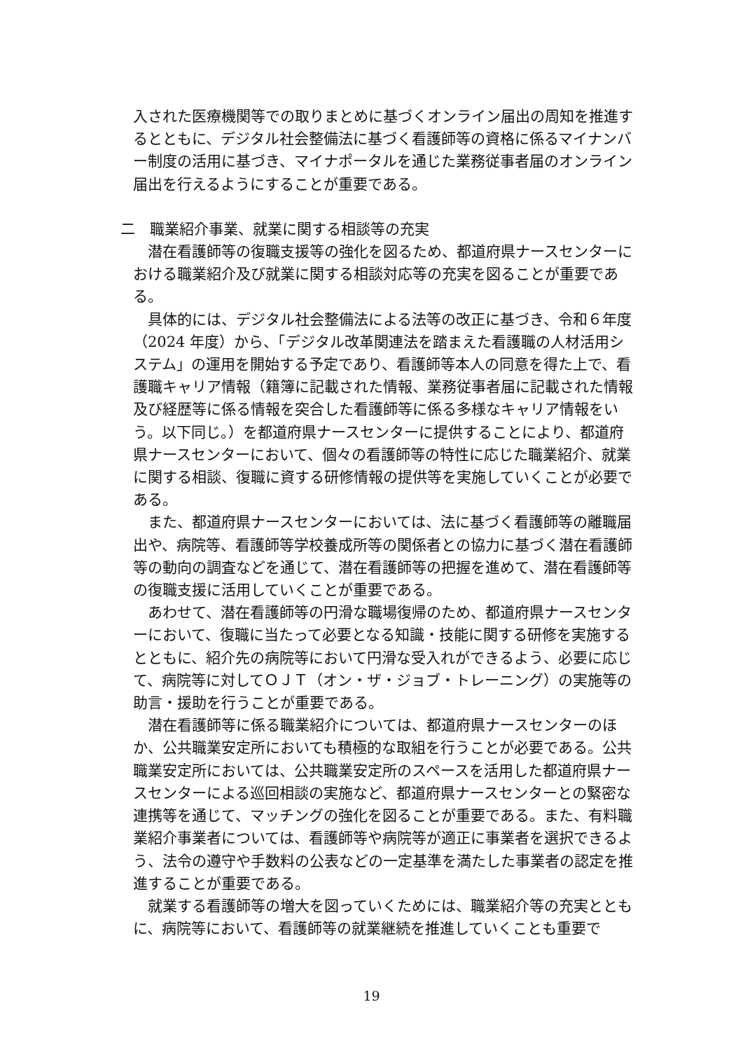入された医療機関等での取りまとめに基づくオンライン届出の周知を推進するとともに、デジタル社会整備法に基づく看護師等の資格に係るマイナンバー制度の活用に基づき、マイナポータルを通じた業務従事者届のオンライン届出を行えるようにすることが重要である。
二　職業紹介事業、就業に関する相談等の充実
潜在看護師等の復職支援等の強化を図るため、都道府県ナースセンターにおける職業紹介及び就業に関する相談対応等の充実を図ることが重要である。
具体的には、デジタル社会整備法による法等の改正に基づき、令和６年度（2024 年度）から、「デジタル改革関連法を踏まえた看護職の人材活用システム」の運用を開始する予定であり、看護師等本人の同意を得た上で、看護職キャリア情報（籍簿に記載された情報、業務従事者届に記載された情報及び経歴等に係る情報を突合した看護師等に係る多様なキャリア情報をいう。以下同じ。）を都道府県ナースセンターに提供することにより、都道府県ナースセンターにおいて、個々の看護師等の特性に応じた職業紹介、就業に関する相談、復職に資する研修情報の提供等を実施していくことが必要である。
また、都道府県ナースセンターにおいては、法に基づく看護師等の離職届出や、病院等、看護師等学校養成所等の関係者との協力に基づく潜在看護師等の動向の調査などを通じて、潜在看護師等の把握を進めて、潜在看護師等の復職支援に活用していくことが重要である。
あわせて、潜在看護師等の円滑な職場復帰のため、都道府県ナースセンターにおいて、復職に当たって必要となる知識・技能に関する研修を実施するとともに、紹介先の病院等において円滑な受入れができるよう、必要に応じて、病院等に対してＯＪＴ（オン・ザ・ジョブ・トレーニング）の実施等の助言・援助を行うことが重要である。
潜在看護師等に係る職業紹介については、都道府県ナースセンターのほか、公共職業安定所においても積極的な取組を行うことが必要である。公共職業安定所においては、公共職業安定所のスペースを活用した都道府県ナースセンターによる巡回相談の実施など、都道府県ナースセンターとの緊密な連携等を通じて、マッチングの強化を図ることが重要である。また、有料職業紹介事業者については、看護師等や病院等が適正に事業者を選択できるよう、法令の遵守や手数料の公表などの一定基準を満たした事業者の認定を推進することが重要である。
就業する看護師等の増大を図っていくためには、職業紹介等の充実とともに、病院等において、看護師等の就業継続を推進していくことも重要で
19